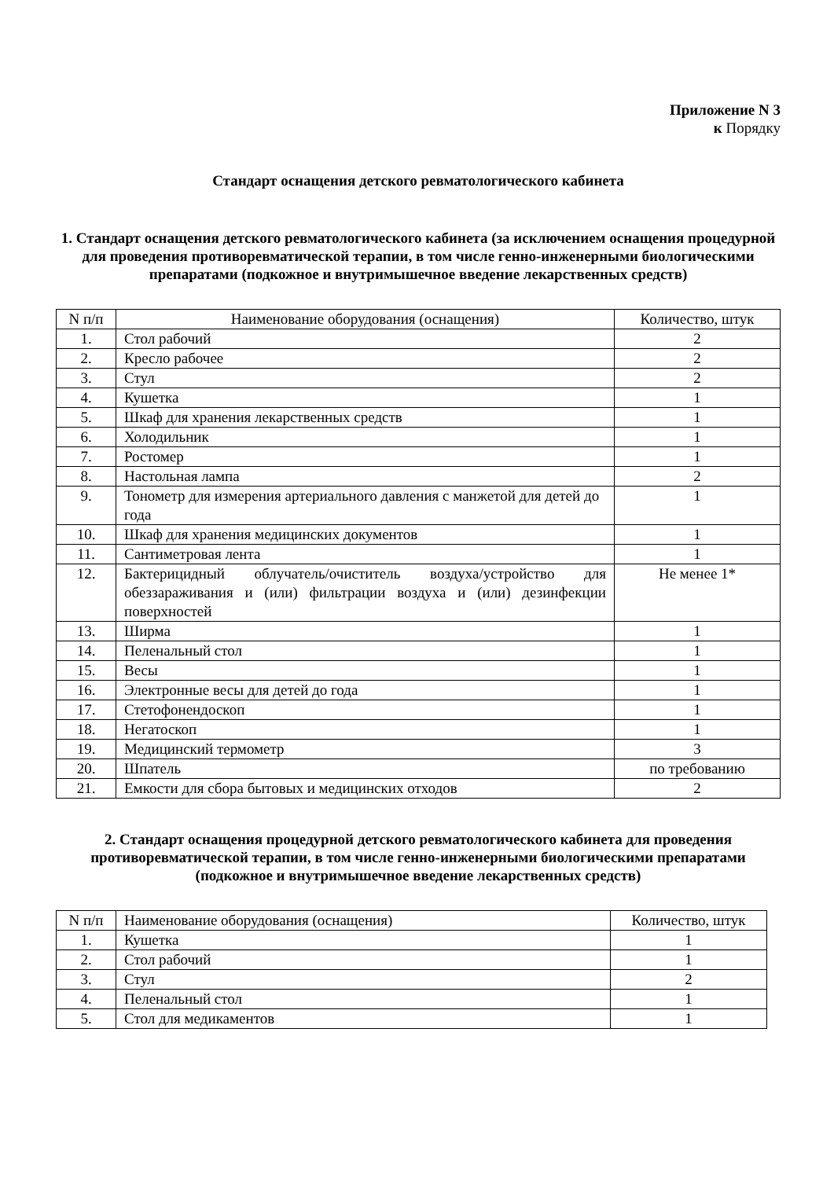Приложение N 3
к Порядку
Стандарт оснащения детского ревматологического кабинета
1. Стандарт оснащения детского ревматологического кабинета (за исключением оснащения процедурной для проведения противоревматической терапии, в том числе генно-инженерными биологическими препаратами (подкожное и внутримышечное введение лекарственных средств)
| N п/п | Наименование оборудования (оснащения) | Количество, штук |
| --- | --- | --- |
| 1. | Стол рабочий | 2 |
| 2. | Кресло рабочее | 2 |
| 3. | Стул | 2 |
| 4. | Кушетка | 1 |
| 5. | Шкаф для хранения лекарственных средств | 1 |
| 6. | Холодильник | 1 |
| 7. | Ростомер | 1 |
| 8. | Настольная лампа | 2 |
| 9. | Тонометр для измерения артериального давления с манжетой для детей до года | 1 |
| 10. | Шкаф для хранения медицинских документов | 1 |
| 11. | Сантиметровая лента | 1 |
| 12. | Бактерицидный облучатель/очиститель воздуха/устройство для обеззараживания и (или) фильтрации воздуха и (или) дезинфекции поверхностей | Не менее 1* |
| 13. | Ширма | 1 |
| 14. | Пеленальный стол | 1 |
| 15. | Весы | 1 |
| 16. | Электронные весы для детей до года | 1 |
| 17. | Стетофонендоскоп | 1 |
| 18. | Негатоскоп | 1 |
| 19. | Медицинский термометр | 3 |
| 20. | Шпатель | по требованию |
| 21. | Емкости для сбора бытовых и медицинских отходов | 2 |
2. Стандарт оснащения процедурной детского ревматологического кабинета для проведения противоревматической терапии, в том числе генно-инженерными биологическими препаратами (подкожное и внутримышечное введение лекарственных средств)
| N п/п | Наименование оборудования (оснащения) | Количество, штук |
| --- | --- | --- |
| 1. | Кушетка | 1 |
| 2. | Стол рабочий | 1 |
| 3. | Стул | 2 |
| 4. | Пеленальный стол | 1 |
| 5. | Стол для медикаментов | 1 |